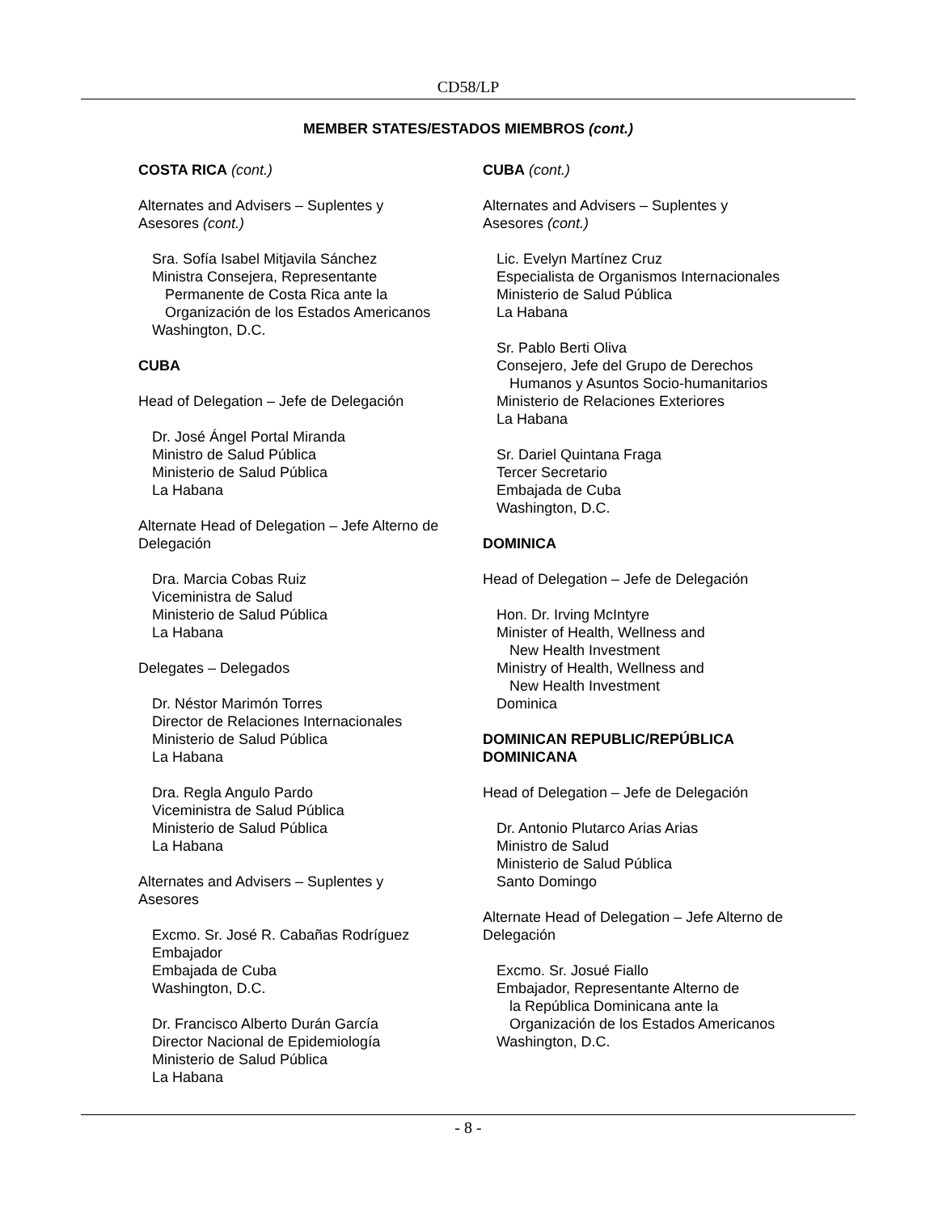CD58/LP
MEMBER STATES/ESTADOS MIEMBROS (cont.)
COSTA RICA (cont.)
Alternates and Advisers – Suplentes y
Asesores (cont.)
Sra. Sofía Isabel Mitjavila Sánchez
Ministra Consejera, Representante
Permanente de Costa Rica ante la
Organización de los Estados Americanos
Washington, D.C.
CUBA
Head of Delegation – Jefe de Delegación
Dr. José Ángel Portal Miranda
Ministro de Salud Pública
Ministerio de Salud Pública
La Habana
Alternate Head of Delegation – Jefe Alterno de Delegación
Dra. Marcia Cobas Ruiz
Viceministra de Salud
Ministerio de Salud Pública
La Habana
Delegates – Delegados
Dr. Néstor Marimón Torres
Director de Relaciones Internacionales
Ministerio de Salud Pública
La Habana
Dra. Regla Angulo Pardo
Viceministra de Salud Pública
Ministerio de Salud Pública
La Habana
Alternates and Advisers – Suplentes y
Asesores
Excmo. Sr. José R. Cabañas Rodríguez
Embajador
Embajada de Cuba
Washington, D.C.
Dr. Francisco Alberto Durán García
Director Nacional de Epidemiología
Ministerio de Salud Pública
La Habana
CUBA (cont.)
Alternates and Advisers – Suplentes y
Asesores (cont.)
Lic. Evelyn Martínez Cruz
Especialista de Organismos Internacionales
Ministerio de Salud Pública
La Habana
Sr. Pablo Berti Oliva
Consejero, Jefe del Grupo de Derechos
Humanos y Asuntos Socio-humanitarios
Ministerio de Relaciones Exteriores
La Habana
Sr. Dariel Quintana Fraga
Tercer Secretario
Embajada de Cuba
Washington, D.C.
DOMINICA
Head of Delegation – Jefe de Delegación
Hon. Dr. Irving McIntyre
Minister of Health, Wellness and
New Health Investment
Ministry of Health, Wellness and
New Health Investment
Dominica
DOMINICAN REPUBLIC/REPÚBLICA DOMINICANA
Head of Delegation – Jefe de Delegación
Dr. Antonio Plutarco Arias Arias
Ministro de Salud
Ministerio de Salud Pública
Santo Domingo
Alternate Head of Delegation – Jefe Alterno de Delegación
Excmo. Sr. Josué Fiallo
Embajador, Representante Alterno de
la República Dominicana ante la
Organización de los Estados Americanos
Washington, D.C.
- 8 -